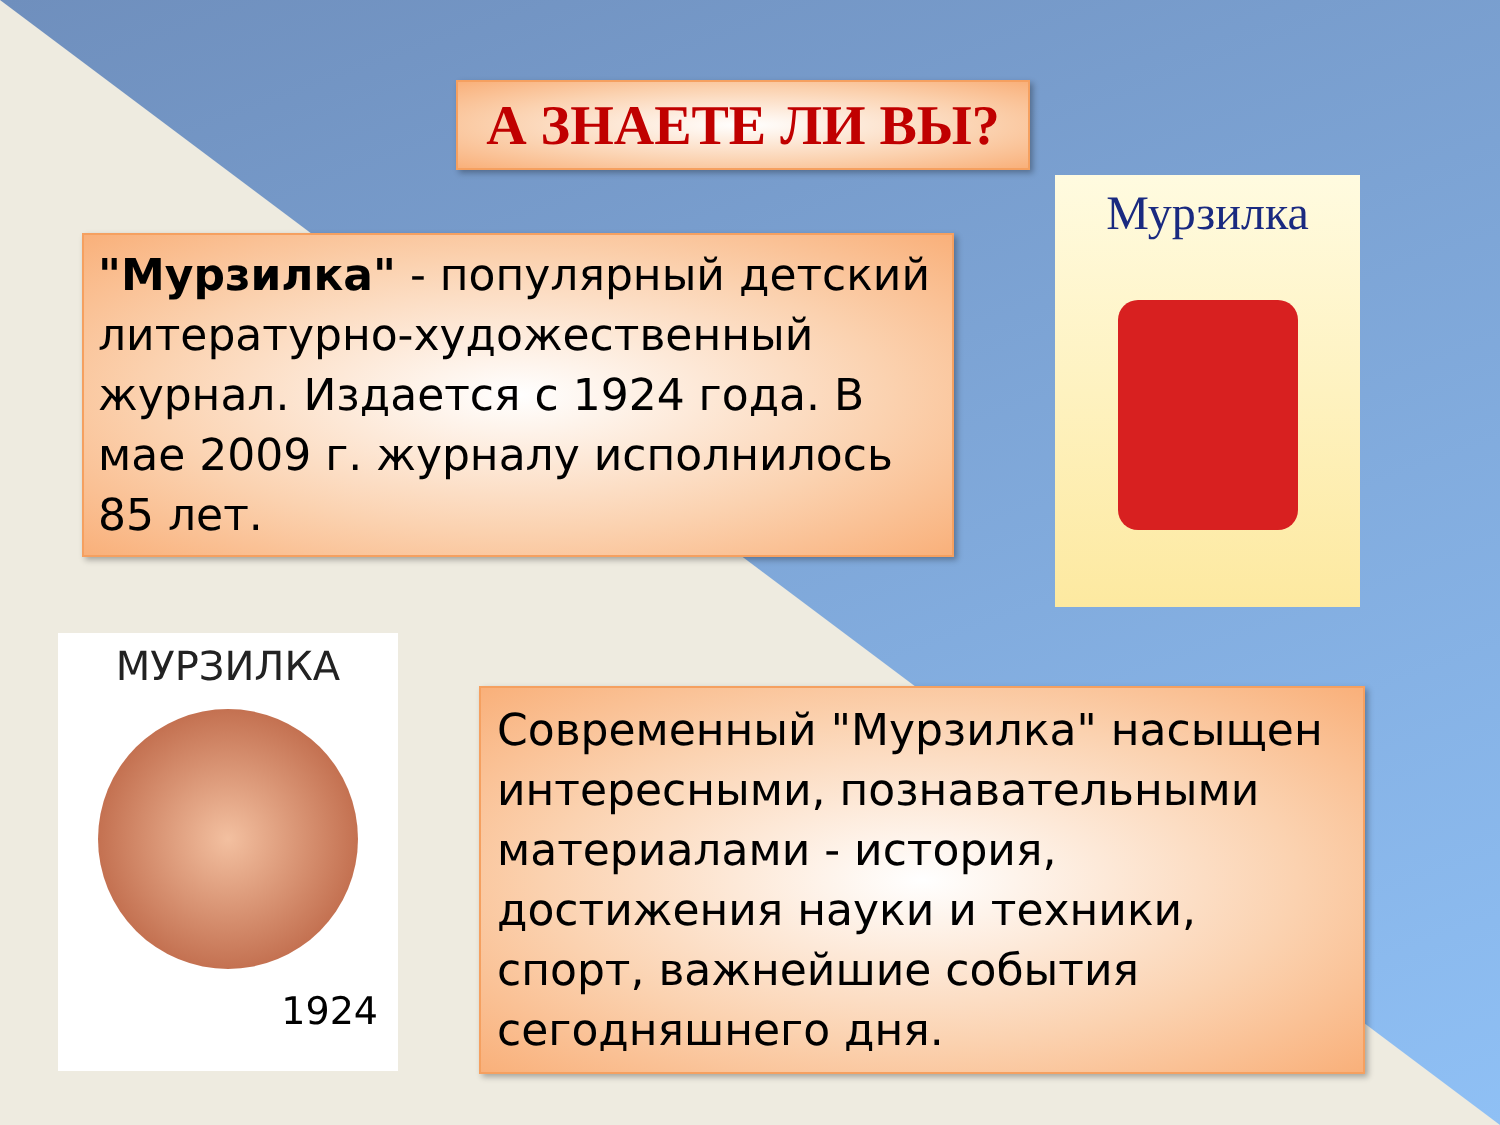А ЗНАЕТЕ ЛИ ВЫ?
"Мурзилка" - популярный детский литературно-художественный журнал. Издается с 1924 года. В мае 2009 г. журналу исполнилось 85 лет.
Мурзилка
МУРЗИЛКА
1924
Современный "Мурзилка" насыщен интересными, познавательными материалами - история, достижения науки и техники, спорт, важнейшие события сегодняшнего дня.